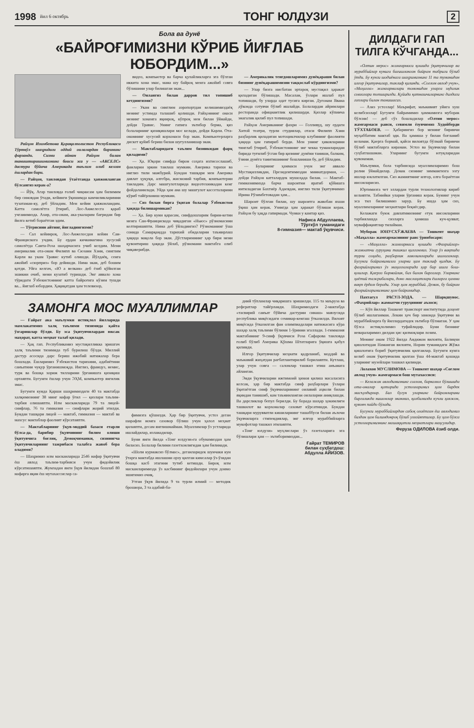1998 йил 6 октябрь ТОНГ ЮЛДУЗИ 2
Бола ва дунё
«БАЙРОҒИМИЗНИ КЎРИБ ЙИҒЛАБ ЮБОРДИМ...»
Райҳон Изимбетова Қорақалпоғистон Республикаси Тўрткўл шаҳридаги оддий оилалардан бирининг фарзанди. Сизни айнан Райҳон билан таништиришимизнинг боиси эса у — «АКСЕЛС» дастури бўйича Америкада таълим олиб келган ёшлардан бири.
— Райҳон, танловдан ўтаётганда ҳаяжонланган бўлсангиз керак-а?
— Йўқ. Агар танловда ғолиб чиқмасам ҳам билимим бир синовдан ўтади, кейинги ўқишимда камчиликларимни тузатаман-ку, деб ўйладим. Мен кейин ҳаяжонландим. Катта самолётга ўтириб, Лос-Анжелесга қараб учганимизда. Ахир, ота-онам, ака-укаларим бағридан бир йилга кетиб бораётган эдим.
— Тўғрисини айтинг, йиғладингизми?
— Сал кейинроқ. Лос-Анжелосдан кейин Сан-Францискога учдик. Бу ердан кичкинагина хусусий самолётда Санта-Роза шаҳарчасига учиб келдим. Мени америкалик ота-онам Филипп ва Сюзанн Хэнн, синглим Карли ва укам Травис кутиб олишди. Йўлдаёқ, сенга ажойиб «сюрприз» бор дейишди. Нима экан, деб бошим қотди. Уйга келгач, «Ю а велкам» деб ёзиб қўйилган эшикни очиб, мени кузатиб туришди. Энг аввало хона тўридаги Ўзбекистоннинг катта байроғига кўзим тушди ва... йиғлаб юбордим. Ҳақиқатдан ҳам телевизор,
видео, компьютер ва барча қулайликларга эга бўлган иккита хона эмас, мана шу байроқ менга ажойиб совға бўлишини улар билишган экан...
— Оилангиз билан дарров тил топишиб кетдингизми?
— Укам ва синглим аэропортдан келишимиздаёқ менинг устимда талашиб қолишди. Райҳоннинг онаси менинг хонамга яқинроқ, кўпроқ мен билан ўйнайди, дейди Травис. Унинг гапига эътибор берма, қиз болаларнинг қизиқишлари мос келади, дейди Карли. Ота-онамнинг хусусий корхонаси бор экан. Компьютерларга дискет қуйиб бериш билан шуғулланишар экан.
— Мактабларидаги таълим бизникидан фарқ қиладими?
— Ҳа. Юқори синфда бирон соҳага ихтисослашиб, фанларни эркин танлаш мумкин. Америка тарихи ва инглиз тили мажбурий. Бундан ташқари мен Америка давлат ҳуқуқи, алгебра, жисмоний тарбия, компьютерни танладим. Дарс машғулотларида видеотехникадан кенг фойдаланилади. Уйда ҳам ана шу машғулот кассеталарини кўриб тайёрланиш мумкин.
— Сиз билан бирга ўқиган болалар Ўзбекистон ҳақида билишармикан?
— Ҳа. Бир куни қарасам, синфдошларим бирин-кетин менга Сан-Францискода чиқадиган «Ньюс» рўзномасини келтиришяпти. Нима деб ўйладингиз? Рўзноманинг ўша сонида Самарқандда тарихий обидаларни таъмирлаш ҳақида мақола бор экан. Дўстларимнинг ҳар бири мени қувонтириш ҳақида ўйлаб, рўзномани мактабга олиб чиқаверибди.
— Америкалик тенгдошларимиз дунёқараши билан бизнинг дунёқарашимизни таққослаб кўрдингизми?
— Улар бизга нисбатан эртароқ мустақил ҳаракат қиладиган бўлишади. Масалан, ўзлари ишлаб пул топишади, бу уларда одат тусига кирган. Дугонам Явана дўконда сотувчи бўлиб ишлайди. Болалардан айримлари ресторанда официантлик қилишарди. Қизлар кўпинча энагалик қилиб пул топишади.
Райҳон Американинг фахри — Голливуд, шу ердаги Хитой театри, турли студиялар, отаси Филипп Хэнн раҳбарлик қиладиган мотоциклчилар клубининг фаолияти ҳақида ҳам гапириб берди. Мен унинг ҳикояларини тинглаб ўтириб, Ўзбекистоннинг энг чекка туманларидан бирида туғилиб ўсган бир қизнинг дунёни таниши, балким, ўзини дунёга танитишининг бошланиши бу, деб ўйладим.
— Буларнинг ҳаммаси учун энг аввало Мустақилликдан, Президентимиздан миннатдорман, — дейди Райҳон катталардек мушоҳада билан. — Мактаб-гимназиямизда барча шароитни яратиб қўйишга интиладиган Бахтиёр Адаевдан, инглиз тили ўқитувчимиз Ирина Рўзимбетовадан ҳам...
Шароит бўлган билан, шу шароитга жавобан яхши ўқиш ҳам керак. Узингда ҳам ҳаракат бўлиши керак. Райҳон бу ҳақда гапирмади. Чунки у камтар қиз.
Нафиса Абдуллаева,
Тўрткўл туманидаги
8-гимназия— мактаб ўқувчиси.
ЗАМОНГА МОС МУАЛЛИМЛАР
— Ғайрат ака маълумки истиқлол йилларида мамлакатимиз халқ таълими тизимида қайта ўзгаришлар бўлди. Бу эса ўқитувчилардан юксак маҳорат, катта меҳнат талаб қилади.
— Ҳақ гап. Республикамиз мустақилликка эришгач халқ таълими тизимида туб бурилиш бўлди. Миллий дастур асосида дарс бериш ижобий натижалар бера бошлади. Ёшларимиз Ўзбекистон тарихини, адабиётини санъатини чуқур ўрганишмоқда. Инглиз, француз, немис, турк ва бошқа хориж тилларини ўрганишга қизиқиш ортаяпти. Бугунги ёшлар учун ЭҲМ, компьютер янгилик эмас.
Бугунги кунда Қарши шаҳримиздаги 40 та мактабда халқимизнинг 38 минг нафар ўғил — қизлари таълим-тарбия олишаяпти. Илм масканларида 79 та лицей-синфлар, 76 та гимназия — синфлари жорий этилди. Бундан ташқари лицей — мактаб, гимназия — мактаб ва махсус мактаблар фаолият кўрсатаяпти.
— Мактабларнинг ўқув-моддий базаси етарли бўлса-да, барибир ўқувчининг билим олиши ўқитувчига боғлиқ. Демоқчиманки, сизнингча ўқитувчиларнинг тажрибаси талабга жавоб бера оладими?
— Шаҳримиз илм масканларида 2546 нафар ўқитувчи ёш авлод таълим-тарбияси учун фидойилик кўрсатишаяпти. Жумладан янги ўқув йилидан бошлаб 80 нафарга яқин ёш мутахассислар са-
фимизга қўшилди. Ҳар бир ўқитувчи, устоз деган шарафли номга сазовор бўлиш учун ҳалол меҳнат қилаяпти, десам янглишмайман. Муаллимлар ўз устларида ишлайдилар, изланадилар.
Буни янги йилда «Тонг юлдузи»га обунамиздан ҳам биласиз. Болалар билими газетхонлигидан ҳам билинади.
«Шоли курмаксиз бўлмас», деганларидек шунчаки кун ўтарга мактабда ишлашни орзу қилган кимсалар ўз-ўзидан бошқа касб этагини тутиб кетишди. Бироқ илм масканларимизда ўз касбининг фидойилари учун доимо эшигимиз очиқ.
Утган ўқув йилида 9 та турли илмий — методик брошюра, 3 та адабий-ба-
диий тўпламлар чиқаришга эришилди. 115 та маъруза ва рефератлар тайёрланди. Шаҳримиздаги 2-мактабда «тасвирий санъат бўйича дастурни синаш» мавзусида республика миқёсидаги семинар-кенгаш ўтказилди. Вилоят миқёсида ўтказилган фан олимпиадалари натижасига кўра шаҳар халқ таълими бўлими 1-ўринни эгаллади. 1-гимназия мактабининг 9-синф ўқувчиси Роза Сафарова танловда ғолиб бўлиб Америка Қўшма Штатларига ўқишга қабул қилинди.
Илғор ўқитувчилар меҳнати қадрланиб, моддий ва маънавий жиҳатдан рағбатлантирилиб борилаяпти. Кутлаш, улар учун совға — саломлар ташкил этиш анъанага айланган.
Энди ўқувчиларни ижтимоий ҳимоя қилиш масаласига келсак, ҳар бир мактабда синф раҳбарлари ўзлари ўқитаётган синф ўқувчиларининг оилавий аҳволи билан яқиндан танишиб, кам таъминланган оилаларни аниқлашди. Ва дарсликлар бепул берилди. Бу борада шаҳар ҳокимлиги ташкилот ва корхоналар саховат кўрсатишди. Бундан ташқари мурувватли кишиларнинг ташаббуси билан аълочи ўқувчиларга стипендиялар, энг илғор мураббийларга мукофотлар ташкил этилаяпти.
«Тонг юлдузи» муҳлислари ўз газеталарига эга бўлишлари ҳам — эътиборимиздан...
Ғайрат ТЕМИРОВ
билан суҳбатдош:
Абдулла АЙИЗОВ.
ДИЛДАГИ ГАП ТИЛГА КЎЧГАНДА...
«Олтин мерос» жамғармаси қошида ўқитувчилар ва мураббийлар кунига бағишланган байрам табриги бўлиб ўтди. Бу кунги шодиёнага шаҳримизнинг 11 та туманидан илғор ўқитувчилар, таклиф қилинди. «Соғлом авлод учун», «Маҳалла» жамғармалари томонидан уларга эҳдалик совғалари топширилди. Қуйида қатнашчиларнинг дилдаги гаплари билан танишасиз.
— Азиз устозлар! Маърифат, маънавият уйига хуш келибсизлар! Бугунги байрамимиз ҳаммамизга муборак бўлсин! — деб сўз бошладилар «Олтин мерос» жамғармаси раиси, севимли ёзувчимиз Худойберди ТЎХТАБОЕВ. — Ҳабарингиз бор менинг биринчи муҳаббатим мактаб эди. Ва ҳамиша у билан боғланиб келаман. Қаерга бормай, қайси вилоятда бўлмай биринчи бўлиб мактабларга кираман. Устоз ва ўқувчилар билан суҳбатлашаман. Уларнинг бугунги ютуқларидан қувонаман.
Маълумки, бола тарбиясида муаллимларимиз бош ролни ўйнайдилар. Демак сизнинг зиммангизга эзгу ишлар юклатилган. Сиз жамиятнинг илғор, олға бораётган инсонларисиз.
Юртимизга чет эллардан турли технологиялар кириб келаяпти. Табиийки уларни ўрганиш керак. Бунинг учун эса тил билишимиз зарур. Бу ишда ҳам сиз, муаллимларнинг меҳнатлари беқиёсдир.
Келажаги буюк давлатимизнинг етук инсонларини тарбиялашда сизларга ҳамиша куч-қувват, муваффақиятлар тилайман.
Муборак ЮНУСХЎЖАЕВА — Тошкент шаҳар «Маҳалла» жамғармасининг раис ўринбосари:
— «Маҳалла» жамғармаси қошида «Фахрийлар» жамоатчи гуруҳини ташкил қилганмиз. Улар ўз вақтида турли соҳада, раҳбарлик лавозимларида ишлаганлар. Бугунги байрамимизга уларни ҳам таклиф қилдик. Бу фахрийларимиз ўз маҳаллаларида ҳар бир ишга бош-қошлар. Қаерга бормайлик, биз билан биргалар. Уларнинг ҳаётий тажрибалари, доно маслаҳатлари ёшларга ҳамма вақт ёрдам беради. Улар ҳам мураббий. Демак, бу байрам фахрийларимизнинг ҳам байрамидир.
Пахтагул РАСУЛ-ЗОДА. — Шарқшунос. «Фахрийлар» жамоатчи гуруҳининг аъзоси;
— Кўп йиллар Тошкент транспорт институтида доцент бўлиб ишлаганман. Лекин ҳеч бир замонда ўқитувчи ва мураббийларга бу йиллардагидек эътибор бўлмаган. У ҳам бўлса истиқлолимиз туфайлидир. Буни бизнинг невараларимиз дилдан ҳис қилмоқлари лозим.
Менинг онам 1922 йилда Андижон вилояти, Балиқчи қишлоғидан Наманган вилояти, Норин туманидаги Жўжа қишлоғига бориб ўқитувчилик қилганлар. Бугунги кунга келиб онам ўқитувчилик қилган ўша 44-мактаб қошида уларнинг музейлари ташкил қилинди.
Лолахон МУСЛИМОВА — Тошкент шаҳар «Соғлом авлод учун» жамғармаси бош мутахассиси:
— Келажак авлодимизнинг соғлом, баркамол бўлишида ота-оналар қаторида устозларимиз ҳам бирдек масъулдирлар. Биз бугун уларнинг байрамларини биргаликда нишонлар эканмиз, қалбимизда кучли ҳаяжон, қувонч пайдо бўлади.
Бугунги мураббийлардан сабоқ олаётган ёш авлодимиз биздан ҳам билимдонроқ бўлиб улғайяптилар. Бу ҳам бўлса устозларимизнинг машаққатли меҳнатлари маҳсулидир.
Феруза ОДИЛОВА ёзиб олди.